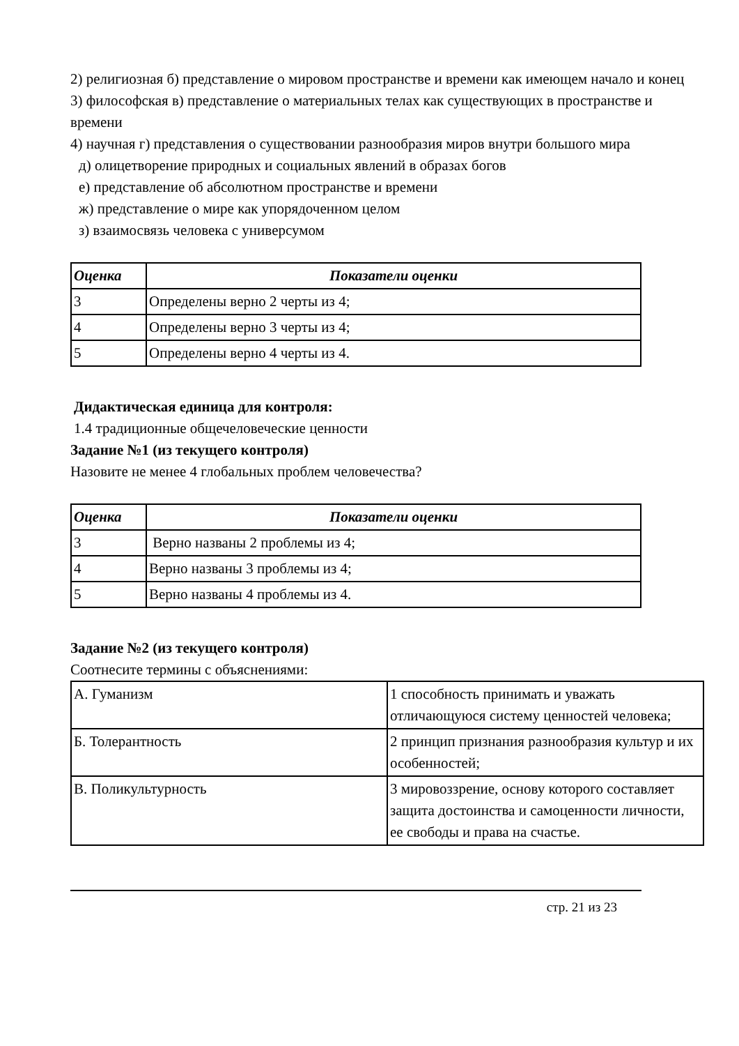2) религиозная б) представление о мировом пространстве и времени как имеющем начало и конец
3) философская в) представление о материальных телах как существующих в пространстве и времени
4) научная г) представления о существовании разнообразия миров внутри большого мира
д) олицетворение природных и социальных явлений в образах богов
е) представление об абсолютном пространстве и времени
ж) представление о мире как упорядоченном целом
з) взаимосвязь человека с универсумом
| Оценка | Показатели оценки |
| --- | --- |
| 3 | Определены верно 2 черты из 4; |
| 4 | Определены верно 3 черты из 4; |
| 5 | Определены верно 4 черты из 4. |
Дидактическая единица для контроля:
1.4 традиционные общечеловеческие ценности
Задание №1 (из текущего контроля)
Назовите не менее 4 глобальных проблем человечества?
| Оценка | Показатели оценки |
| --- | --- |
| 3 | Верно названы 2 проблемы из 4; |
| 4 | Верно названы 3 проблемы из 4; |
| 5 | Верно названы 4 проблемы из 4. |
Задание №2 (из текущего контроля)
Соотнесите термины с объяснениями:
| А. Гуманизм | 1 способность принимать и уважать отличающуюся систему ценностей человека; |
| Б. Толерантность | 2 принцип признания разнообразия культур и их особенностей; |
| В. Поликультурность | 3 мировоззрение, основу которого составляет защита достоинства и самоценности личности, ее свободы и права на счастье. |
стр. 21 из 23